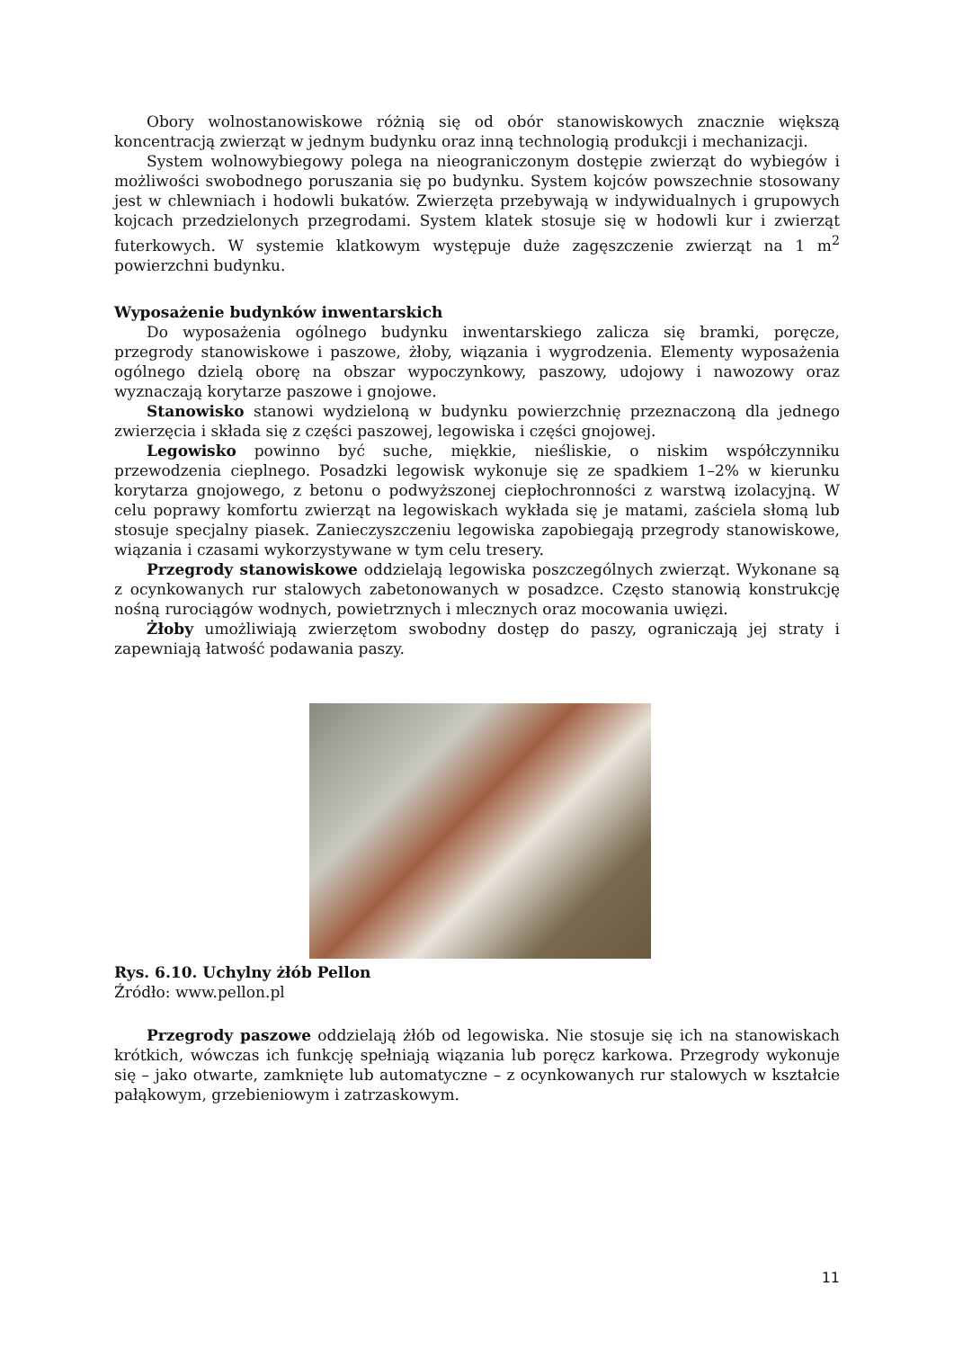Obory wolnostanowiskowe różnią się od obór stanowiskowych znacznie większą koncentracją zwierząt w jednym budynku oraz inną technologią produkcji i mechanizacji.
System wolnowybiegowy polega na nieograniczonym dostępie zwierząt do wybiegów i możliwości swobodnego poruszania się po budynku. System kojców powszechnie stosowany jest w chlewniach i hodowli bukatów. Zwierzęta przebywają w indywidualnych i grupowych kojcach przedzielonych przegrodami. System klatek stosuje się w hodowli kur i zwierząt futerkowych. W systemie klatkowym występuje duże zagęszczenie zwierząt na 1 m<sup>2</sup> powierzchni budynku.
Wyposażenie budynków inwentarskich
Do wyposażenia ogólnego budynku inwentarskiego zalicza się bramki, poręcze, przegrody stanowiskowe i paszowe, żłoby, wiązania i wygrodzenia. Elementy wyposażenia ogólnego dzielą oborę na obszar wypoczynkowy, paszowy, udojowy i nawozowy oraz wyznaczają korytarze paszowe i gnojowe.
Stanowisko stanowi wydzieloną w budynku powierzchnię przeznaczoną dla jednego zwierzęcia i składa się z części paszowej, legowiska i części gnojowej.
Legowisko powinno być suche, miękkie, nieśliskie, o niskim współczynniku przewodzenia cieplnego. Posadzki legowisk wykonuje się ze spadkiem 1–2% w kierunku korytarza gnojowego, z betonu o podwyższonej ciepłochronności z warstwą izolacyjną. W celu poprawy komfortu zwierząt na legowiskach wykłada się je matami, zaściela słomą lub stosuje specjalny piasek. Zanieczyszczeniu legowiska zapobiegają przegrody stanowiskowe, wiązania i czasami wykorzystywane w tym celu tresery.
Przegrody stanowiskowe oddzielają legowiska poszczególnych zwierząt. Wykonane są z ocynkowanych rur stalowych zabetonowanych w posadzce. Często stanowią konstrukcję nośną rurociągów wodnych, powietrznych i mlecznych oraz mocowania uwięzi.
Żłoby umożliwiają zwierzętom swobodny dostęp do paszy, ograniczają jej straty i zapewniają łatwość podawania paszy.
Rys. 6.10. Uchylny żłób Pellon
Źródło: www.pellon.pl
Przegrody paszowe oddzielają żłób od legowiska. Nie stosuje się ich na stanowiskach krótkich, wówczas ich funkcję spełniają wiązania lub poręcz karkowa. Przegrody wykonuje się – jako otwarte, zamknięte lub automatyczne – z ocynkowanych rur stalowych w kształcie pałąkowym, grzebieniowym i zatrzaskowym.
11